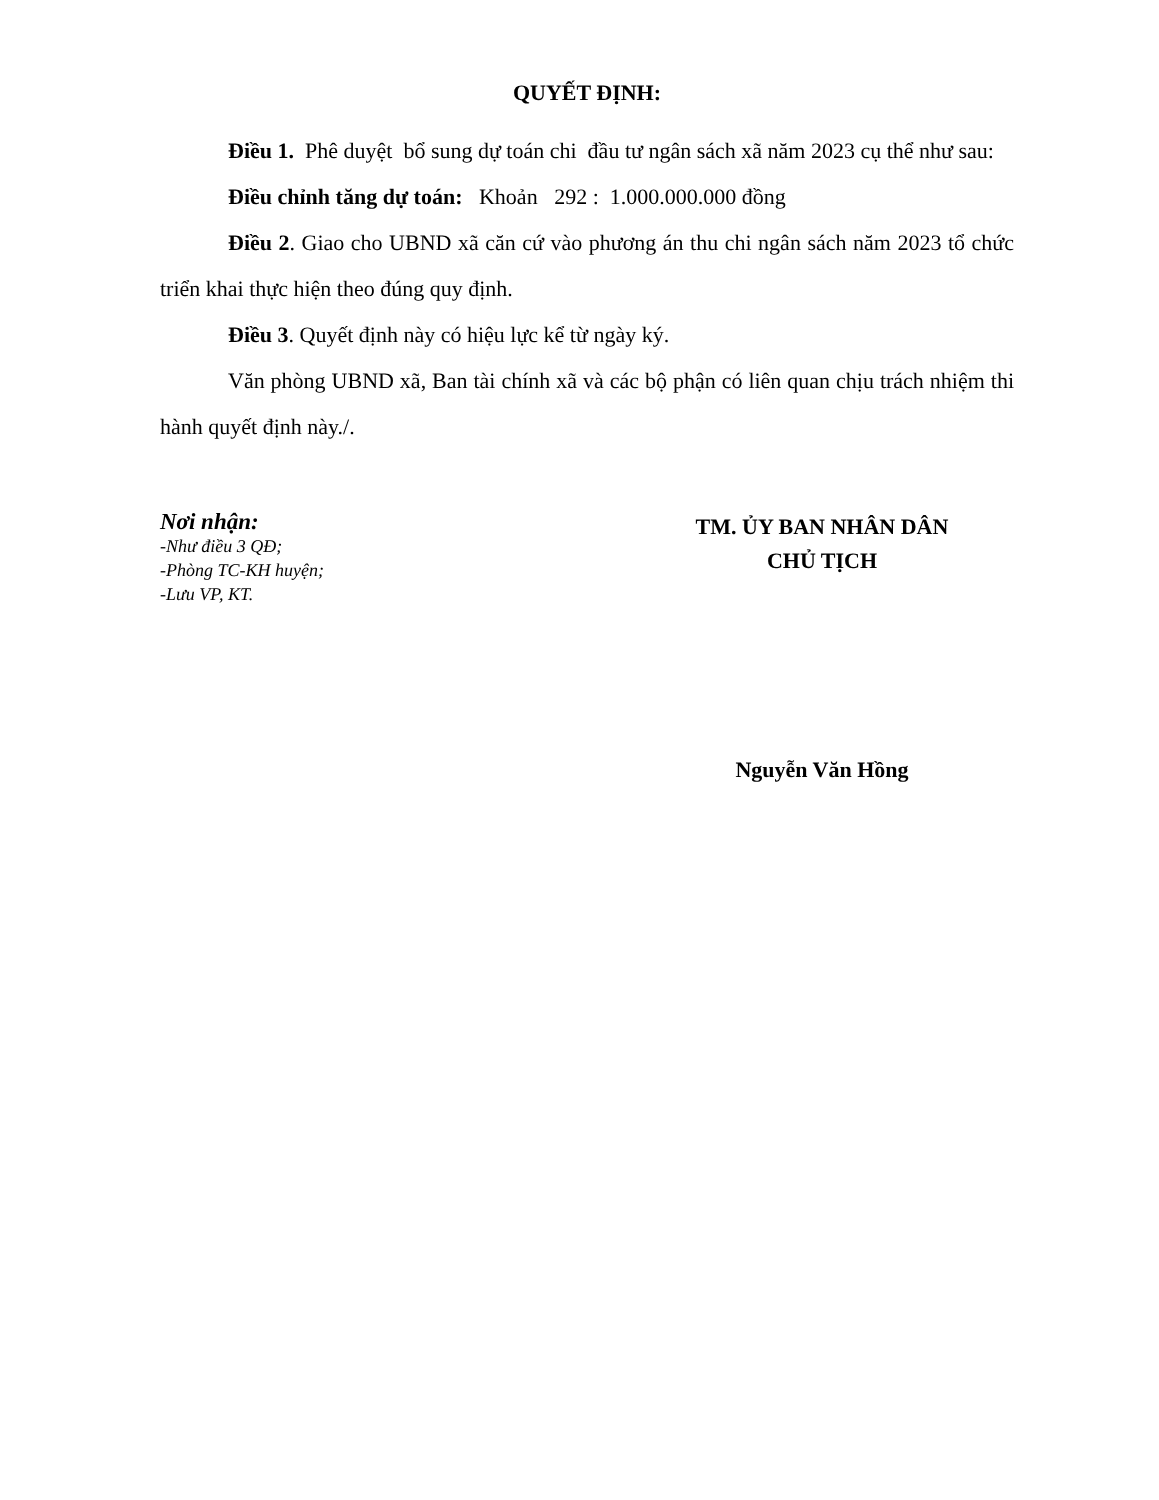QUYẾT ĐỊNH:
Điều 1. Phê duyệt bổ sung dự toán chi đầu tư ngân sách xã năm 2023 cụ thể như sau:
Điều chỉnh tăng dự toán: Khoản 292 : 1.000.000.000 đồng
Điều 2. Giao cho UBND xã căn cứ vào phương án thu chi ngân sách năm 2023 tổ chức triển khai thực hiện theo đúng quy định.
Điều 3. Quyết định này có hiệu lực kể từ ngày ký.
Văn phòng UBND xã, Ban tài chính xã và các bộ phận có liên quan chịu trách nhiệm thi hành quyết định này./.
Nơi nhận:
-Như điều 3 QĐ;
-Phòng TC-KH huyện;
-Lưu VP, KT.
TM. ỦY BAN NHÂN DÂN
CHỦ TỊCH
Nguyễn Văn Hồng